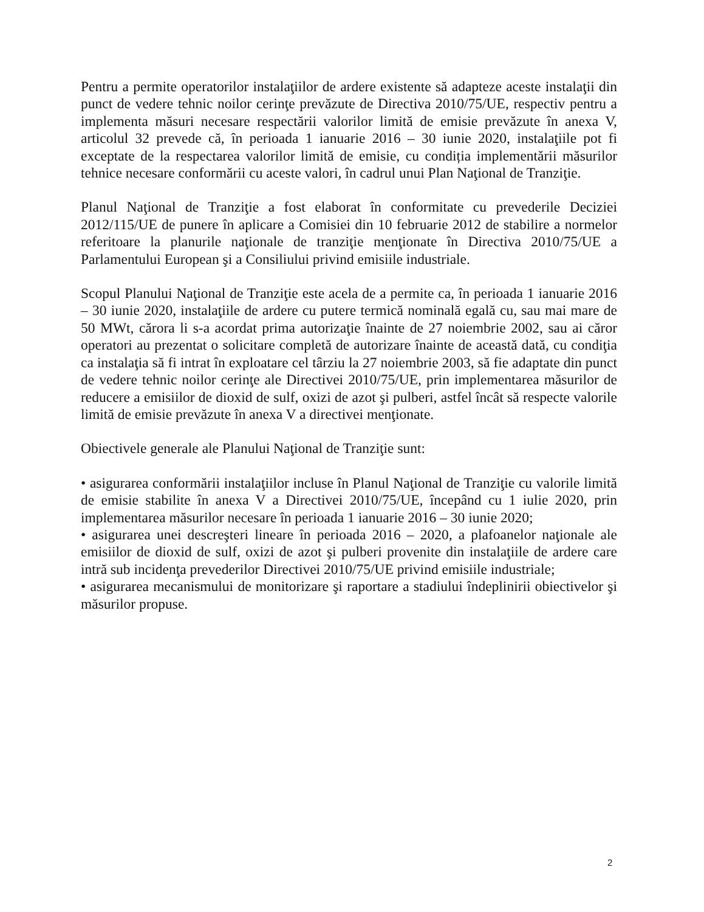Pentru a permite operatorilor instalaţiilor de ardere existente să adapteze aceste instalaţii din punct de vedere tehnic noilor cerinţe prevăzute de Directiva 2010/75/UE, respectiv pentru a implementa măsuri necesare respectării valorilor limită de emisie prevăzute în anexa V, articolul 32 prevede că, în perioada 1 ianuarie 2016 – 30 iunie 2020, instalaţiile pot fi exceptate de la respectarea valorilor limită de emisie, cu condiția implementării măsurilor tehnice necesare conformării cu aceste valori, în cadrul unui Plan Naţional de Tranziţie.
Planul Naţional de Tranziţie a fost elaborat în conformitate cu prevederile Deciziei 2012/115/UE de punere în aplicare a Comisiei din 10 februarie 2012 de stabilire a normelor referitoare la planurile naţionale de tranziţie menţionate în Directiva 2010/75/UE a Parlamentului European şi a Consiliului privind emisiile industriale.
Scopul Planului Naţional de Tranziţie este acela de a permite ca, în perioada 1 ianuarie 2016 – 30 iunie 2020, instalaţiile de ardere cu putere termică nominală egală cu, sau mai mare de 50 MWt, cărora li s-a acordat prima autorizaţie înainte de 27 noiembrie 2002, sau ai căror operatori au prezentat o solicitare completă de autorizare înainte de această dată, cu condiţia ca instalaţia să fi intrat în exploatare cel târziu la 27 noiembrie 2003, să fie adaptate din punct de vedere tehnic noilor cerinţe ale Directivei 2010/75/UE, prin implementarea măsurilor de reducere a emisiilor de dioxid de sulf, oxizi de azot şi pulberi, astfel încât să respecte valorile limită de emisie prevăzute în anexa V a directivei menţionate.
Obiectivele generale ale Planului Naţional de Tranziţie sunt:
• asigurarea conformării instalaţiilor incluse în Planul Naţional de Tranziţie cu valorile limită de emisie stabilite în anexa V a Directivei 2010/75/UE, începând cu 1 iulie 2020, prin implementarea măsurilor necesare în perioada 1 ianuarie 2016 – 30 iunie 2020;
• asigurarea unei descreşteri lineare în perioada 2016 – 2020, a plafoanelor naţionale ale emisiilor de dioxid de sulf, oxizi de azot şi pulberi provenite din instalaţiile de ardere care intră sub incidenţa prevederilor Directivei 2010/75/UE privind emisiile industriale;
• asigurarea mecanismului de monitorizare şi raportare a stadiului îndeplinirii obiectivelor şi măsurilor propuse.
2